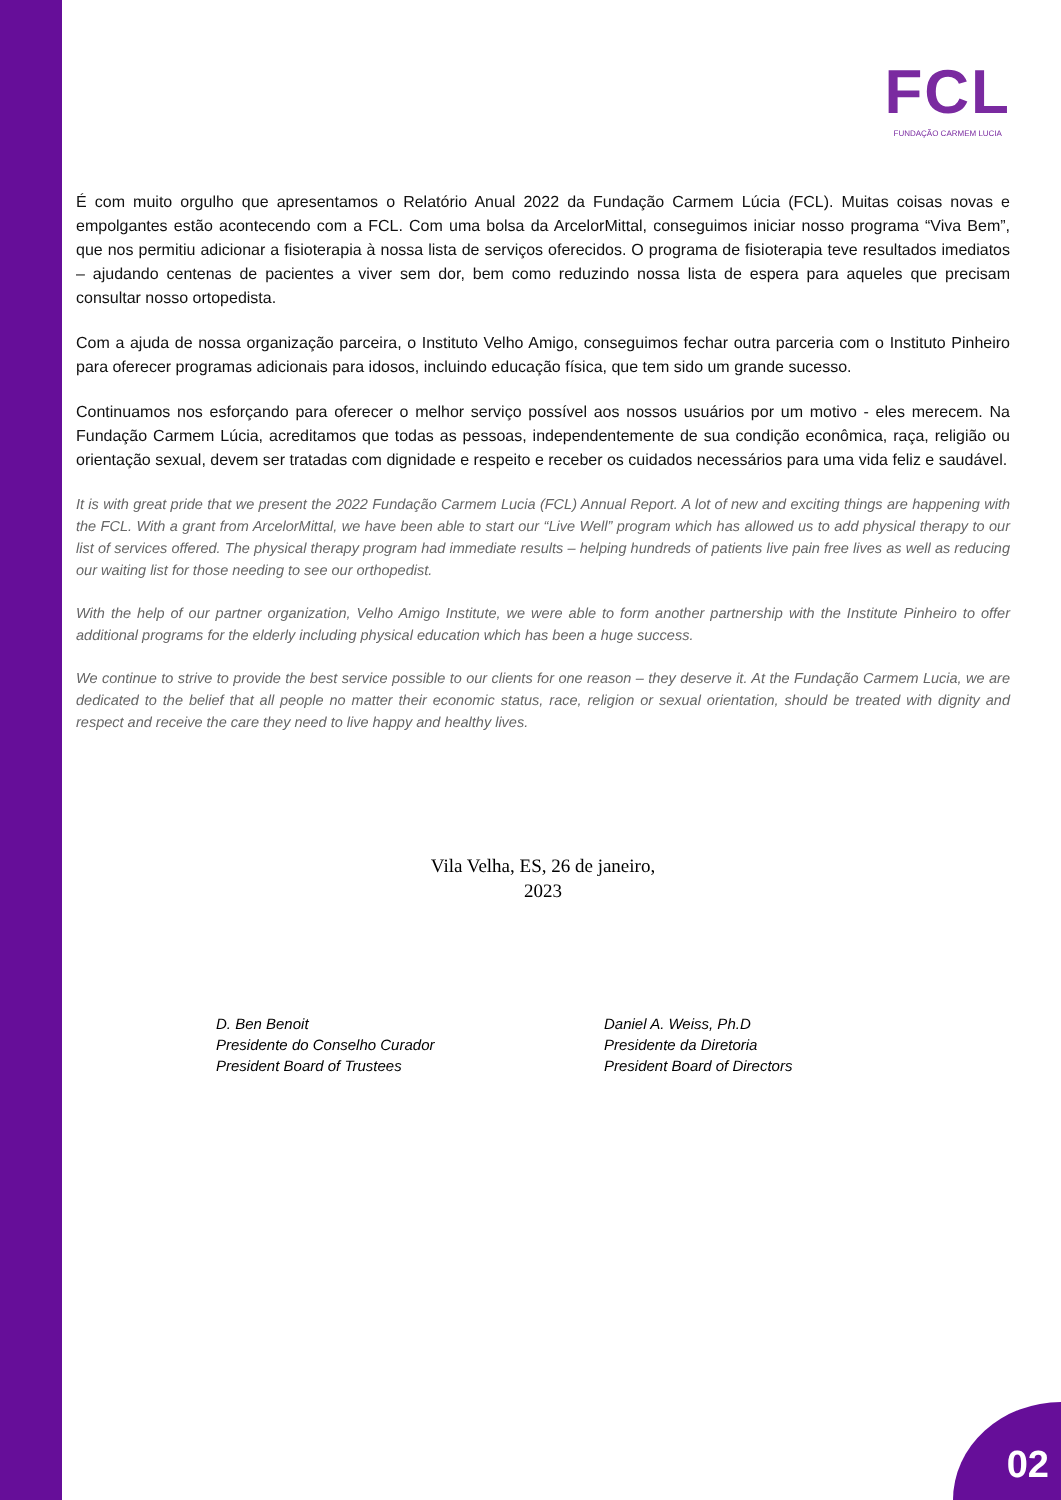FCL
FUNDAÇÃO CARMEM LUCIA
É com muito orgulho que apresentamos o Relatório Anual 2022 da Fundação Carmem Lúcia (FCL). Muitas coisas novas e empolgantes estão acontecendo com a FCL. Com uma bolsa da ArcelorMittal, conseguimos iniciar nosso programa “Viva Bem”, que nos permitiu adicionar a fisioterapia à nossa lista de serviços oferecidos. O programa de fisioterapia teve resultados imediatos – ajudando centenas de pacientes a viver sem dor, bem como reduzindo nossa lista de espera para aqueles que precisam consultar nosso ortopedista.
Com a ajuda de nossa organização parceira, o Instituto Velho Amigo, conseguimos fechar outra parceria com o Instituto Pinheiro para oferecer programas adicionais para idosos, incluindo educação física, que tem sido um grande sucesso.
Continuamos nos esforçando para oferecer o melhor serviço possível aos nossos usuários por um motivo - eles merecem. Na Fundação Carmem Lúcia, acreditamos que todas as pessoas, independentemente de sua condição econômica, raça, religião ou orientação sexual, devem ser tratadas com dignidade e respeito e receber os cuidados necessários para uma vida feliz e saudável.
It is with great pride that we present the 2022 Fundação Carmem Lucia (FCL) Annual Report. A lot of new and exciting things are happening with the FCL. With a grant from ArcelorMittal, we have been able to start our “Live Well” program which has allowed us to add physical therapy to our list of services offered. The physical therapy program had immediate results – helping hundreds of patients live pain free lives as well as reducing our waiting list for those needing to see our orthopedist.
With the help of our partner organization, Velho Amigo Institute, we were able to form another partnership with the Institute Pinheiro to offer additional programs for the elderly including physical education which has been a huge success.
We continue to strive to provide the best service possible to our clients for one reason – they deserve it. At the Fundação Carmem Lucia, we are dedicated to the belief that all people no matter their economic status, race, religion or sexual orientation, should be treated with dignity and respect and receive the care they need to live happy and healthy lives.
Vila Velha, ES, 26 de janeiro,
2023
D. Ben Benoit
Presidente do Conselho Curador
President Board of Trustees
Daniel A. Weiss, Ph.D
Presidente da Diretoria
President Board of Directors
02